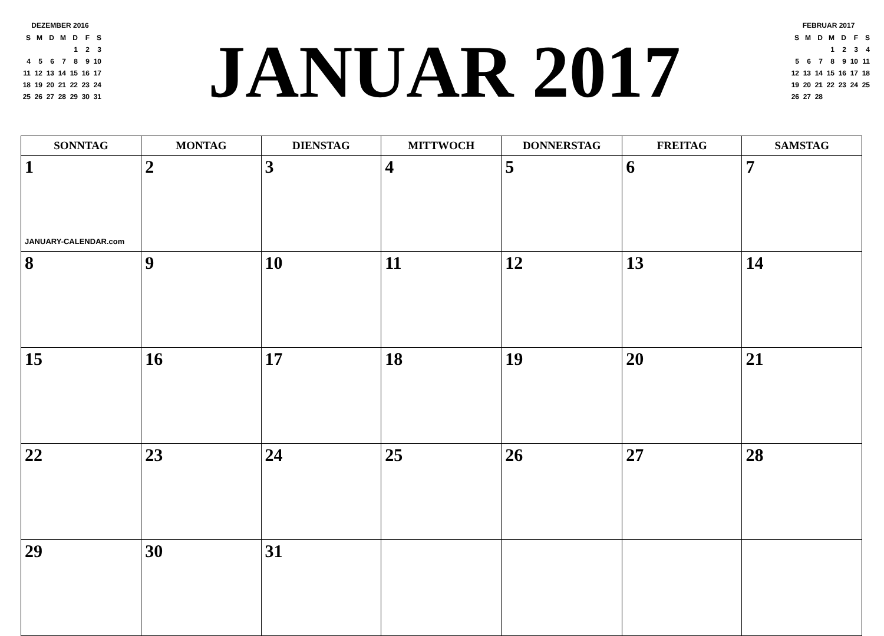DEZEMBER 2016
| S | M | D | M | D | F | S |
| | | | | 1 | 2 | 3 |
| 4 | 5 | 6 | 7 | 8 | 9 | 10 |
| 11 | 12 | 13 | 14 | 15 | 16 | 17 |
| 18 | 19 | 20 | 21 | 22 | 23 | 24 |
| 25 | 26 | 27 | 28 | 29 | 30 | 31 |
JANUAR 2017
FEBRUAR 2017
| S | M | D | M | D | F | S |
| | | | 1 | 2 | 3 | 4 |
| 5 | 6 | 7 | 8 | 9 | 10 | 11 |
| 12 | 13 | 14 | 15 | 16 | 17 | 18 |
| 19 | 20 | 21 | 22 | 23 | 24 | 25 |
| 26 | 27 | 28 | | | | |
| SONNTAG | MONTAG | DIENSTAG | MITTWOCH | DONNERSTAG | FREITAG | SAMSTAG |
| --- | --- | --- | --- | --- | --- | --- |
| 1 JANUARY-CALENDAR.com | 2 | 3 | 4 | 5 | 6 | 7 |
| 8 | 9 | 10 | 11 | 12 | 13 | 14 |
| 15 | 16 | 17 | 18 | 19 | 20 | 21 |
| 22 | 23 | 24 | 25 | 26 | 27 | 28 |
| 29 | 30 | 31 | | | | |